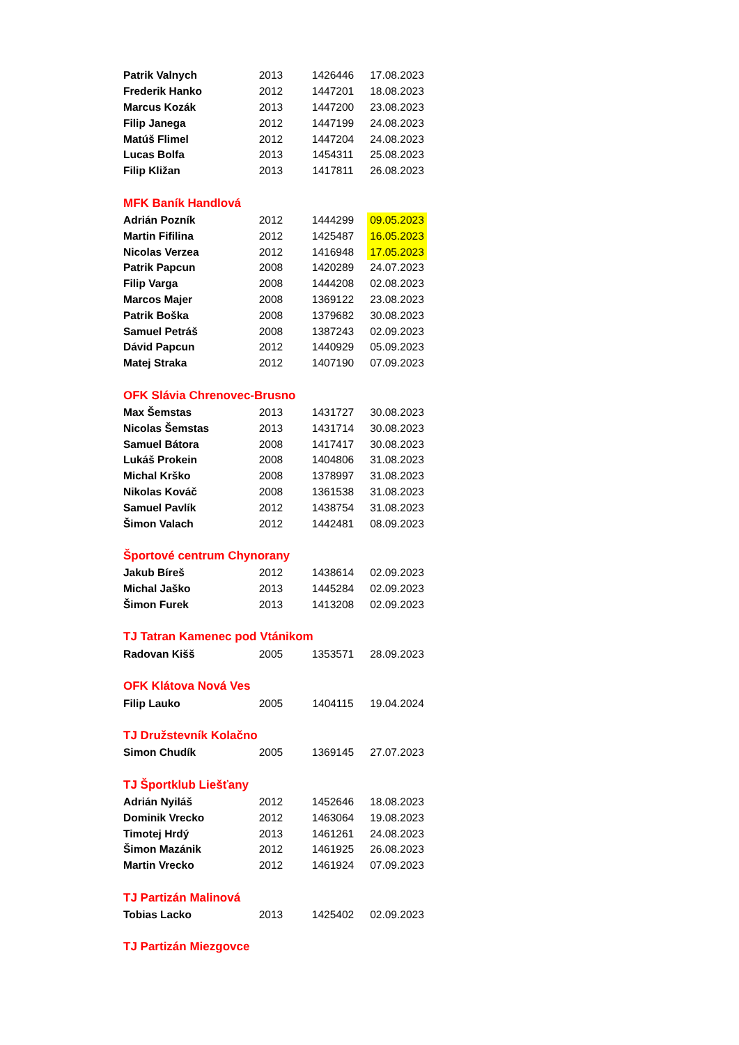| Patrik Valnych | 2013 | 1426446 | 17.08.2023 |
| Frederik Hanko | 2012 | 1447201 | 18.08.2023 |
| Marcus Kozák | 2013 | 1447200 | 23.08.2023 |
| Filip Janega | 2012 | 1447199 | 24.08.2023 |
| Matúš Flimel | 2012 | 1447204 | 24.08.2023 |
| Lucas Bolfa | 2013 | 1454311 | 25.08.2023 |
| Filip Kližan | 2013 | 1417811 | 26.08.2023 |
| MFK Baník Handlová | | | |
| Adrián Pozník | 2012 | 1444299 | 09.05.2023 |
| Martin Fifilina | 2012 | 1425487 | 16.05.2023 |
| Nicolas Verzea | 2012 | 1416948 | 17.05.2023 |
| Patrik Papcun | 2008 | 1420289 | 24.07.2023 |
| Filip Varga | 2008 | 1444208 | 02.08.2023 |
| Marcos Majer | 2008 | 1369122 | 23.08.2023 |
| Patrik Boška | 2008 | 1379682 | 30.08.2023 |
| Samuel Petráš | 2008 | 1387243 | 02.09.2023 |
| Dávid Papcun | 2012 | 1440929 | 05.09.2023 |
| Matej Straka | 2012 | 1407190 | 07.09.2023 |
| OFK Slávia Chrenovec-Brusno | | | |
| Max Šemstas | 2013 | 1431727 | 30.08.2023 |
| Nicolas Šemstas | 2013 | 1431714 | 30.08.2023 |
| Samuel Bátora | 2008 | 1417417 | 30.08.2023 |
| Lukáš Prokein | 2008 | 1404806 | 31.08.2023 |
| Michal Krško | 2008 | 1378997 | 31.08.2023 |
| Nikolas Kováč | 2008 | 1361538 | 31.08.2023 |
| Samuel Pavlík | 2012 | 1438754 | 31.08.2023 |
| Šimon Valach | 2012 | 1442481 | 08.09.2023 |
| Športové centrum Chynorany | | | |
| Jakub Bíreš | 2012 | 1438614 | 02.09.2023 |
| Michal Jaško | 2013 | 1445284 | 02.09.2023 |
| Šimon Furek | 2013 | 1413208 | 02.09.2023 |
| TJ Tatran Kamenec pod Vtánikom | | | |
| Radovan Kišš | 2005 | 1353571 | 28.09.2023 |
| OFK Klátova Nová Ves | | | |
| Filip Lauko | 2005 | 1404115 | 19.04.2024 |
| TJ Družstevník Kolačno | | | |
| Simon Chudík | 2005 | 1369145 | 27.07.2023 |
| TJ Športklub Liešťany | | | |
| Adrián Nyiláš | 2012 | 1452646 | 18.08.2023 |
| Dominik Vrecko | 2012 | 1463064 | 19.08.2023 |
| Timotej Hrdý | 2013 | 1461261 | 24.08.2023 |
| Šimon Mazánik | 2012 | 1461925 | 26.08.2023 |
| Martin Vrecko | 2012 | 1461924 | 07.09.2023 |
| TJ Partizán Malinová | | | |
| Tobias Lacko | 2013 | 1425402 | 02.09.2023 |
| TJ Partizán Miezgovce | | | |